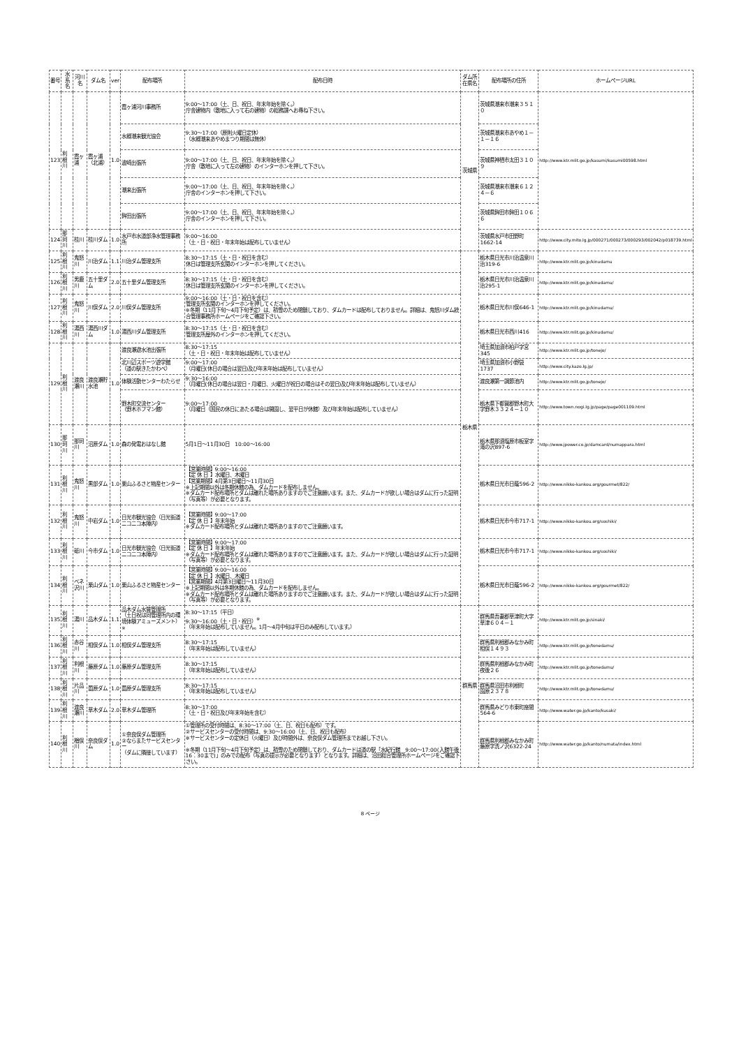| 番号 | 水系名 | 河川名 | ダム名 | ver | 配布場所 | 配布日時 | ダム所在県名 | 配布場所の住所 | ホームページURL |
| --- | --- | --- | --- | --- | --- | --- | --- | --- | --- |
| 123 | 利根川 | 霞ヶ浦 | 霞ヶ浦（北浦） | 1.0 | 霞ヶ浦河川事務所 | 9:00～17:00（土、日、祝日、年末年始を除く。） 庁舎建物内（敷地に入って右の建物）の総務課へお尋ね下さい。 | 茨城県 | 茨城県潮来市潮来３５１０ | http://www.ktr.mlit.go.jp/kasumi/kasumi00598.html |
| | | | | | 水郷潮来観光協会 | 9:30～17:00（原則火曜日定休） （水郷潮来あやめまつり期間は無休） | | 茨城県潮来市あやめ１－１－１６ | |
| | | | | | 波崎出張所 | 9:00～17:00（土、日、祝日、年末年始を除く。） 庁舎（敷地に入って左の建物）のインターホンを押して下さい。 | | 茨城県神栖市太田３１０９ | |
| | | | | | 潮来出張所 | 9:00～17:00（土、日、祝日、年末年始を除く。） 庁舎のインターホンを押して下さい。 | | 茨城県潮来市潮来６１２４－６ | |
| | | | | | 鉾田出張所 | 9:00～17:00（土、日、祝日、年末年始を除く。） 庁舎のインターホンを押して下さい。 | | 茨城県鉾田市鉾田１０６６ | |
| 124 | 那珂川 | 桂川 | 桂川ダム | 1.0 | 水戸市水道部浄水管理事務所 | 9:00～16:00 （土・日・祝日・年末年始は配布していません） | | 茨城県水戸市田野町1662-14 | http://www.city.mito.lg.jp/000271/000273/000293/002042/p018739.html |
| 125 | 利根川 | 鬼怒川 | 川治ダム | 1.1 | 川治ダム管理支所 | 8:30～17:15（土・日・祝日を含む） 休日は管理支所玄関のインターホンを押してください。 | 栃木県 | 栃木県日光市川治温泉川治319-6 | http://www.ktr.mlit.go.jp/kinudamu |
| 126 | 利根川 | 男鹿川 | 五十里ダム | 2.0 | 五十里ダム管理支所 | 8:30～17:15（土・日・祝日を含む） 休日は管理支所玄関のインターホンを押してください。 | | 栃木県日光市川治温泉川治295-1 | http://www.ktr.mlit.go.jp/kinudamu/ |
| 127 | 利根川 | 鬼怒川 | 川俣ダム | 2.0 | 川俣ダム管理支所 | 9:00～16:00（土・日・祝日を含む） 管理支所玄関のインターホンを押してください。 ※冬期（11月下旬～4月下旬予定）は、積雪のため閉鎖しており、ダムカードは配布しておりません。詳細は、鬼怒川ダム統合管理事務所ホームページをご確認下さい。 | | 栃木県日光市川俣646-1 | http://www.ktr.mlit.go.jp/kinudamu/ |
| 128 | 利根川 | 湯西川 | 湯西川ダム | 1.0 | 湯西川ダム管理支所 | 8:30～17:15（土・日・祝日を含む） 管理支所屋外のインターホンを押してください。 | | 栃木県日光市西川416 | http://www.ktr.mlit.go.jp/kinudamu/ |
| 129 | 利根川 | 渡良瀬川 | 渡良瀬貯水池 | 1.0 | 渡良瀬遊水池出張所 | 8:30～17:15 （土・日・祝日・年末年始は配布していません） | | 埼玉県加須市柏戸字宮345 | http://www.ktr.mlit.go.jp/tonejo/ |
| | | | | | 北川辺スポーツ遊学館 （道の駅きたかわべ） | 9:00～17:00 （月曜日(休日の場合は翌日)及び年末年始は配布していません） | | 埼玉県加須市小野袋1737 | http://www.city.kazo.lg.jp/ |
| | | | | | 体験活動センターわたらせ | 9:30～16:00 （月曜日(休日の場合は翌日・月曜日、火曜日が祝日の場合はその翌日)及び年末年始は配布していません） | | 渡良瀬第一調節池内 | http://www.ktr.mlit.go.jp/tonejo/ |
| | | | | | 野木町交流センター （野木ホフマン館） | 9:00～17:00 （月曜日（国民の休日にあたる場合は開園し、翌平日が休館）及び年末年始は配布していません） | | 栃木県下都賀郡野木町大字野木３３２４－１０ | http://www.town.nogi.lg.jp/page/page001109.html |
| 130 | 那珂川 | 那珂川 | 沼原ダム | 1.0 | 森の発電おはなし館 | 5月1日～11月30日 10:00～16:00 | | 栃木県那須塩原市板室字滝の沢897-6 | http://www.jpower.co.jp/damcard/numappara.html |
| 131 | 利根川 | 鬼怒川 | 黒部ダム | 1.0 | 栗山ふるさと物産センター | 【営業時間】9:00～16:00 【定 休 日 】水曜日、木曜日 【営業期間】4月第3日曜日～11月30日 ※上記期間以外は冬期休館の為、ダムカードを配布しません。 ※ダムカード配布場所とダムは離れた場所ありますのでご注意願います。また、ダムカードが欲しい場合はダムに行った証明（写真等）が必要となります。 | | 栃木県日光市日蔭596-2 | http://www.nikko-kankou.org/gourmet/822/ |
| 132 | 利根川 | 鬼怒川 | 中岩ダム | 1.0 | 日光市観光協会（日光街道ニコニコ本陣内） | 【営業時間】9:00～17:00 【定 休 日 】年末年始 ※ダムカード配布場所とダムは離れた場所ありますのでご注意願います。 | | 栃木県日光市今市717-1 | http://www.nikko-kankou.org/soshiki/ |
| 133 | 利根川 | 砥川 | 今市ダム | 1.0 | 日光市観光協会（日光街道ニコニコ本陣内） | 【営業時間】9:00～17:00 【定 休 日 】年末年始 ※ダムカード配布場所とダムは離れた場所ありますのでご注意願います。また、ダムカードが欲しい場合はダムに行った証明（写真等）が必要となります。 | | 栃木県日光市今市717-1 | http://www.nikko-kankou.org/soshiki/ |
| 134 | 利根川 | ベネ沢川 | 栗山ダム | 1.0 | 栗山ふるさと物産センター | 【営業時間】9:00～16:00 【定 休 日 】水曜日、木曜日 【営業期間】4月第3日曜日～11月30日 ※上記期間以外は冬期休館の為、ダムカードを配布しません。 ※ダムカード配布場所とダムは離れた場所ありますのでご注意願います。また、ダムカードが欲しい場合はダムに行った証明（写真等）が必要となります。 | | 栃木県日光市日蔭596-2 | http://www.nikko-kankou.org/gourmet/822/ |
| 135 | 利根川 | 湯川 | 品木ダム | 1.1 | 品木ダム水質管理所 （土日祝は同管理所内の環境体験アミューズメント）<sup>※</sup> | 8:30～17:15（平日） 9:30～16:00（土・日・祝日）<sup>※</sup> （年末年始は配布していません。1月～4月中旬は平日のみ配布しています。） | 群馬県 | 群馬県吾妻郡草津町大字草津６０４－１ | http://www.ktr.mlit.go.jp/sinaki/ |
| 136 | 利根川 | 赤谷川 | 相俣ダム | 1.0 | 相俣ダム管理支所 | 8:30～17:15 （年末年始は配布していません） | | 群馬県利根郡みなかみ町相俣１４９３ | http://www.ktr.mlit.go.jp/tonedamu/ |
| 137 | 利根川 | 利根川 | 藤原ダム | 1.0 | 藤原ダム管理支所 | 8:30～17:15 （年末年始は配布していません） | | 群馬県利根郡みなかみ町夜後２６ | http://www.ktr.mlit.go.jp/tonedamu/ |
| 138 | 利根川 | 片品川 | 薗原ダム | 1.0 | 薗原ダム管理支所 | 8:30～17:15 （年末年始は配布していません） | | 群馬県沼田市利根町 園原２３７８ | http://www.ktr.mlit.go.jp/tonedamu/ |
| 139 | 利根川 | 渡良瀬川 | 草木ダム | 2.0 | 草木ダム管理所 | 8:30～17:00 （土・日・祝日及び年末年始を含む） | | 群馬県みどり市東町座間564-6 | http://www.water.go.jp/kanto/kusaki/ |
| 140 | 利根川 | 楢俣川 | 奈良俣ダム | 1.0 | ①奈良俣ダム管理所 ②ならまたサービスセンター （ダムに隣接しています） | ①管理所の受付時間は、8:30～17:00（土、日、祝日も配布）です。 ②サービスセンターの受付時間は、9:30～16:00（土、日、祝日も配布） ※サービスセンターの定休日（火曜日）及び時間外は、奈良俣ダム管理所までお越し下さい。 ※冬期（11月下旬～4月下旬予定）は、積雪のため閉鎖しており、ダムカードは道の駅「水紀行館 9:00～17:00(入館午後16：30まで)」のみでの配布（写真の提示が必要となります）となります。詳細は、沼田総合管理所ホームページをご確認下さい。 | | 群馬県利根郡みなかみ町藤原字洗ノ沢6322-24 | http://www.water.go.jp/kanto/numata/index.html |
8 ページ